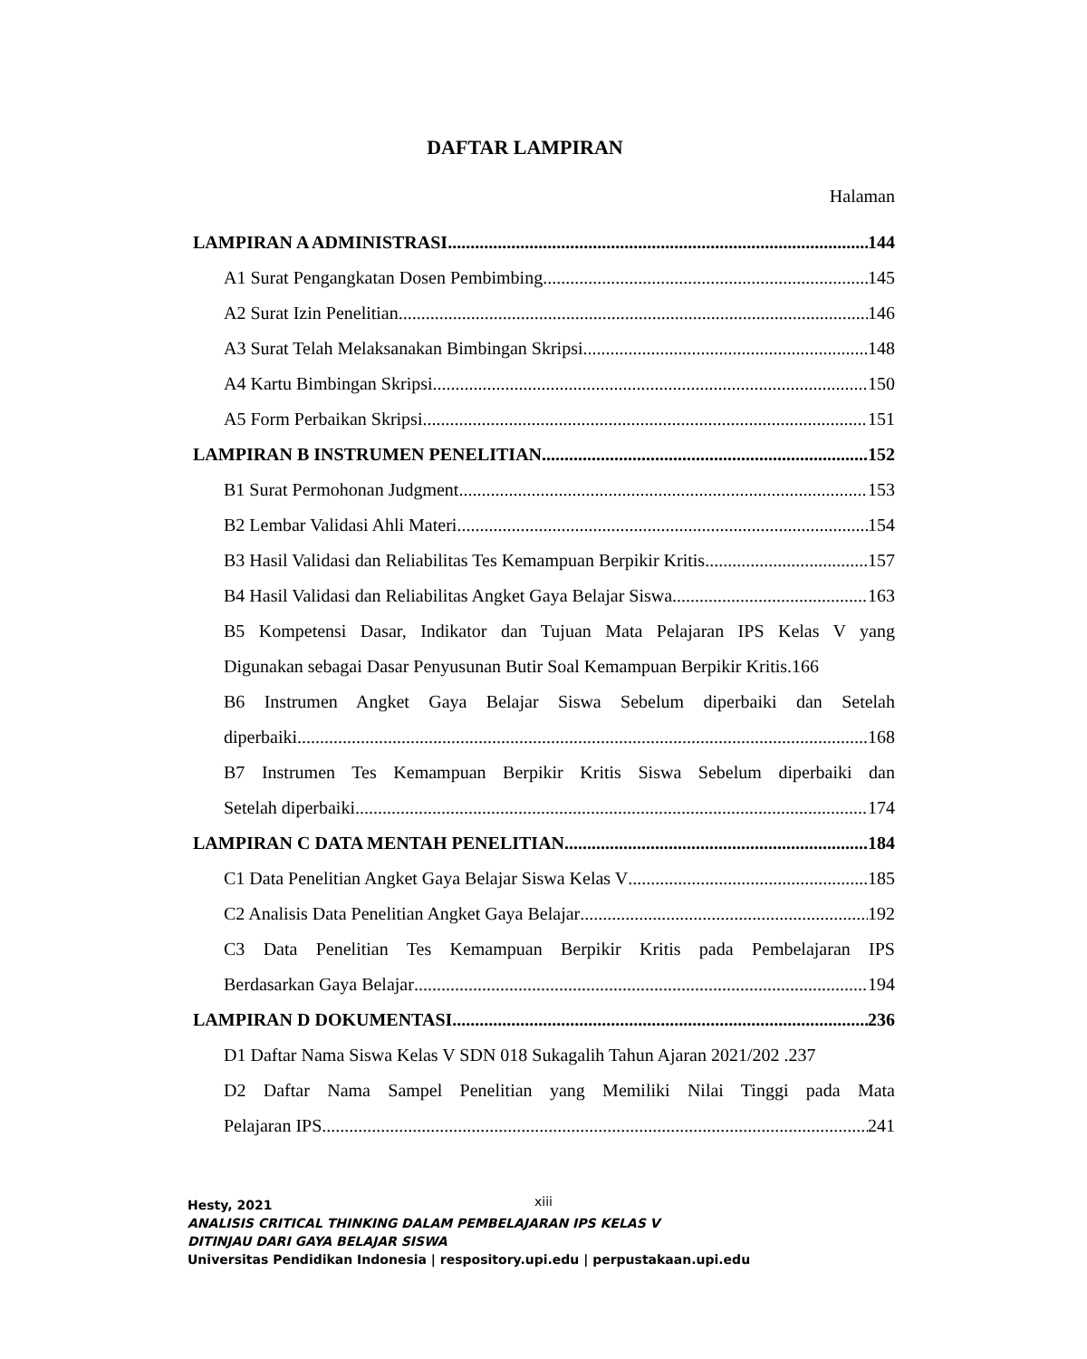DAFTAR LAMPIRAN
Halaman
LAMPIRAN A ADMINISTRASI 144
A1 Surat Pengangkatan Dosen Pembimbing 145
A2 Surat Izin Penelitian 146
A3 Surat Telah Melaksanakan Bimbingan Skripsi 148
A4 Kartu Bimbingan Skripsi 150
A5 Form Perbaikan Skripsi 151
LAMPIRAN B INSTRUMEN PENELITIAN 152
B1 Surat Permohonan Judgment 153
B2 Lembar Validasi Ahli Materi 154
B3 Hasil Validasi dan Reliabilitas Tes Kemampuan Berpikir Kritis 157
B4 Hasil Validasi dan Reliabilitas Angket Gaya Belajar Siswa 163
B5 Kompetensi Dasar, Indikator dan Tujuan Mata Pelajaran IPS Kelas V yang
Digunakan sebagai Dasar Penyusunan Butir Soal Kemampuan Berpikir Kritis.166
B6 Instrumen Angket Gaya Belajar Siswa Sebelum diperbaiki dan Setelah
diperbaiki 168
B7 Instrumen Tes Kemampuan Berpikir Kritis Siswa Sebelum diperbaiki dan
Setelah diperbaiki 174
LAMPIRAN C DATA MENTAH PENELITIAN 184
C1 Data Penelitian Angket Gaya Belajar Siswa Kelas V 185
C2 Analisis Data Penelitian Angket Gaya Belajar 192
C3 Data Penelitian Tes Kemampuan Berpikir Kritis pada Pembelajaran IPS
Berdasarkan Gaya Belajar 194
LAMPIRAN D DOKUMENTASI 236
D1 Daftar Nama Siswa Kelas V SDN 018 Sukagalih Tahun Ajaran 2021/202 .237
D2 Daftar Nama Sampel Penelitian yang Memiliki Nilai Tinggi pada Mata
Pelajaran IPS 241
xiii
Hesty, 2021
ANALISIS CRITICAL THINKING DALAM PEMBELAJARAN IPS KELAS V
DITINJAU DARI GAYA BELAJAR SISWA
Universitas Pendidikan Indonesia | respository.upi.edu | perpustakaan.upi.edu